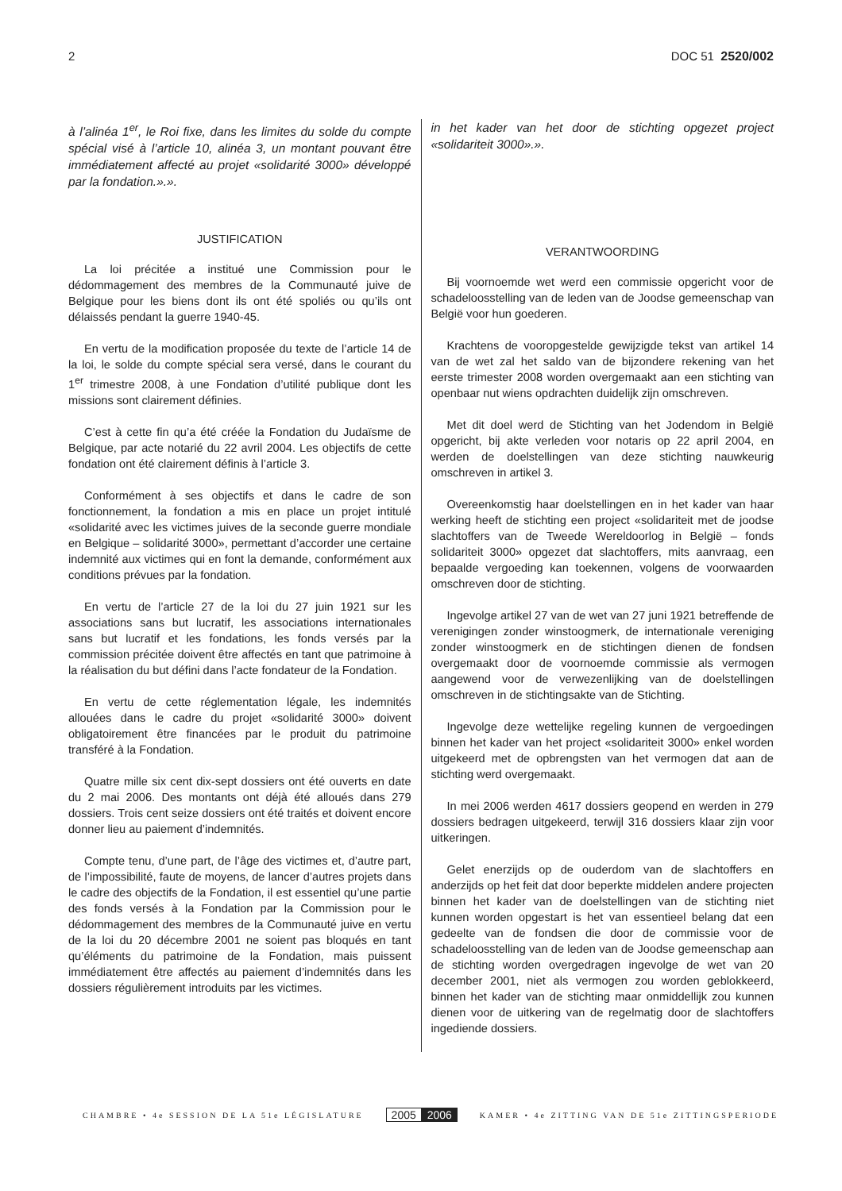2 DOC 51 2520/002
à l’alinéa 1<sup>er</sup>, le Roi fixe, dans les limites du solde du compte spécial visé à l’article 10, alinéa 3, un montant pouvant être immédiatement affecté au projet «solidarité 3000» développé par la fondation.».».
JUSTIFICATION
La loi précitée a institué une Commission pour le dédommagement des membres de la Communauté juive de Belgique pour les biens dont ils ont été spoliés ou qu’ils ont délaissés pendant la guerre 1940-45.
En vertu de la modification proposée du texte de l’article 14 de la loi, le solde du compte spécial sera versé, dans le courant du 1<sup>er</sup> trimestre 2008, à une Fondation d’utilité publique dont les missions sont clairement définies.
C’est à cette fin qu’a été créée la Fondation du Judaïsme de Belgique, par acte notarié du 22 avril 2004. Les objectifs de cette fondation ont été clairement définis à l’article 3.
Conformément à ses objectifs et dans le cadre de son fonctionnement, la fondation a mis en place un projet intitulé «solidarité avec les victimes juives de la seconde guerre mondiale en Belgique – solidarité 3000», permettant d’accorder une certaine indemnité aux victimes qui en font la demande, conformément aux conditions prévues par la fondation.
En vertu de l’article 27 de la loi du 27 juin 1921 sur les associations sans but lucratif, les associations internationales sans but lucratif et les fondations, les fonds versés par la commission précitée doivent être affectés en tant que patrimoine à la réalisation du but défini dans l’acte fondateur de la Fondation.
En vertu de cette réglementation légale, les indemnités allouées dans le cadre du projet «solidarité 3000» doivent obligatoirement être financées par le produit du patrimoine transféré à la Fondation.
Quatre mille six cent dix-sept dossiers ont été ouverts en date du 2 mai 2006. Des montants ont déjà été alloués dans 279 dossiers. Trois cent seize dossiers ont été traités et doivent encore donner lieu au paiement d’indemnités.
Compte tenu, d’une part, de l’âge des victimes et, d’autre part, de l’impossibilité, faute de moyens, de lancer d’autres projets dans le cadre des objectifs de la Fondation, il est essentiel qu’une partie des fonds versés à la Fondation par la Commission pour le dédommagement des membres de la Communauté juive en vertu de la loi du 20 décembre 2001 ne soient pas bloqués en tant qu’éléments du patrimoine de la Fondation, mais puissent immédiatement être affectés au paiement d’indemnités dans les dossiers régulièrement introduits par les victimes.
in het kader van het door de stichting opgezet project «solidariteit 3000».».
VERANTWOORDING
Bij voornoemde wet werd een commissie opgericht voor de schadeloosstelling van de leden van de Joodse gemeenschap van België voor hun goederen.
Krachtens de vooropgestelde gewijzigde tekst van artikel 14 van de wet zal het saldo van de bijzondere rekening van het eerste trimester 2008 worden overgemaakt aan een stichting van openbaar nut wiens opdrachten duidelijk zijn omschreven.
Met dit doel werd de Stichting van het Jodendom in België opgericht, bij akte verleden voor notaris op 22 april 2004, en werden de doelstellingen van deze stichting nauwkeurig omschreven in artikel 3.
Overeenkomstig haar doelstellingen en in het kader van haar werking heeft de stichting een project «solidariteit met de joodse slachtoffers van de Tweede Wereldoorlog in België – fonds solidariteit 3000» opgezet dat slachtoffers, mits aanvraag, een bepaalde vergoeding kan toekennen, volgens de voorwaarden omschreven door de stichting.
Ingevolge artikel 27 van de wet van 27 juni 1921 betreffende de verenigingen zonder winstoogmerk, de internationale vereniging zonder winstoogmerk en de stichtingen dienen de fondsen overgemaakt door de voornoemde commissie als vermogen aangewend voor de verwezenlijking van de doelstellingen omschreven in de stichtingsakte van de Stichting.
Ingevolge deze wettelijke regeling kunnen de vergoedingen binnen het kader van het project «solidariteit 3000» enkel worden uitgekeerd met de opbrengsten van het vermogen dat aan de stichting werd overgemaakt.
In mei 2006 werden 4617 dossiers geopend en werden in 279 dossiers bedragen uitgekeerd, terwijl 316 dossiers klaar zijn voor uitkeringen.
Gelet enerzijds op de ouderdom van de slachtoffers en anderzijds op het feit dat door beperkte middelen andere projecten binnen het kader van de doelstellingen van de stichting niet kunnen worden opgestart is het van essentieel belang dat een gedeelte van de fondsen die door de commissie voor de schadeloosstelling van de leden van de Joodse gemeenschap aan de stichting worden overgedragen ingevolge de wet van 20 december 2001, niet als vermogen zou worden geblokkeerd, binnen het kader van de stichting maar onmiddellijk zou kunnen dienen voor de uitkering van de regelmatig door de slachtoffers ingediende dossiers.
CHAMBRE • 4e SESSION DE LA 51e LÉGISLATURE 2005 2006 KAMER • 4e ZITTING VAN DE 51e ZITTINGSPERIODE